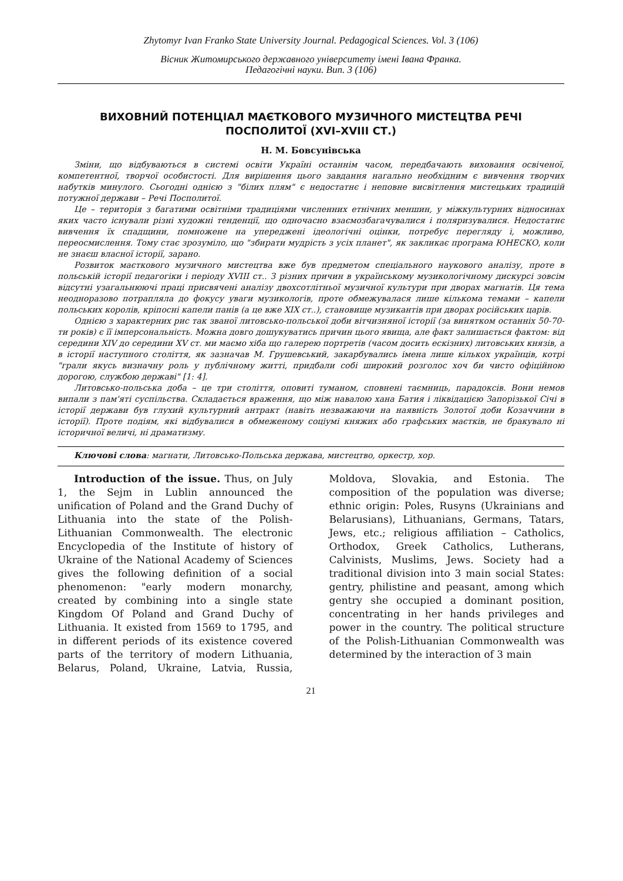Zhytomyr Ivan Franko State University Journal. Pedagogical Sciences. Vol. 3 (106)
Вісник Житомирського державного університету імені Івана Франка.
Педагогічні науки. Вип. 3 (106)
ВИХОВНИЙ ПОТЕНЦІАЛ МАЄТКОВОГО МУЗИЧНОГО МИСТЕЦТВА РЕЧІ ПОСПОЛИТОЇ (XVI–XVIII СТ.)
Н. М. Бовсунівська
Зміни, що відбуваються в системі освіти Україні останнім часом, передбачають виховання освіченої, компетентної, творчої особистості. Для вирішення цього завдання нагально необхідним є вивчення творчих набутків минулого. Сьогодні однією з "білих плям" є недостатнє і неповне висвітлення мистецьких традицій потужної держави – Речі Посполитої.
Це – територія з багатими освітніми традиціями численних етнічних меншин, у міжкультурних відносинах яких часто існували різні художні тенденції, що одночасно взаємозбагачувалися і поляризувалися. Недостатнє вивчення їх спадщини, помножене на упереджені ідеологічні оцінки, потребує перегляду і, можливо, переосмислення. Тому стає зрозуміло, що "збирати мудрість з усіх планет", як закликає програма ЮНЕСКО, коли не знаєш власної історії, зарано.
Розвиток маєткового музичного мистецтва вже був предметом спеціального наукового аналізу, проте в польській історії педагогіки і періоду XVIII ст.. З різних причин в українському музикологічному дискурсі зовсім відсутні узагальнюючі праці присвячені аналізу двохсотлітньої музичної культури при дворах магнатів. Ця тема неодноразово потрапляла до фокусу уваги музикологів, проте обмежувалася лише кількома темами – капели польських королів, кріпосні капели панів (а це вже XIX ст..), становище музикантів при дворах російських царів.
Однією з характерних рис так званої литовсько-польської доби вітчизняної історії (за винятком останніх 50-70-ти років) є її імперсональність. Можна довго дошукуватись причин цього явища, але факт залишається фактом: від середини XIV до середини XV ст. ми маємо хіба що галерею портретів (часом досить ескізних) литовських князів, а в історії наступного століття, як зазначав М. Грушевський, закарбувались імена лише кількох українців, котрі "грали якусь визначну роль у публічному житті, придбали собі широкий розголос хоч би чисто офіційною дорогою, службою державі" [1: 4].
Литовсько-польська доба – це три століття, оповиті туманом, сповнені таємниць, парадоксів. Вони немов випали з пам'яті суспільства. Складається враження, що між навалою хана Батия і ліквідацією Запорізької Січі в історії держави був глухий культурний антракт (навіть незважаючи на наявність Золотої доби Козаччини в історії). Проте подіям, які відбувалися в обмеженому соціумі княжих або графських маєтків, не бракувало ні історичної величі, ні драматизму.
Ключові слова: магнати, Литовсько-Польська держава, мистецтво, оркестр, хор.
Introduction of the issue. Thus, on July 1, the Sejm in Lublin announced the unification of Poland and the Grand Duchy of Lithuania into the state of the Polish-Lithuanian Commonwealth. The electronic Encyclopedia of the Institute of history of Ukraine of the National Academy of Sciences gives the following definition of a social phenomenon: "early modern monarchy, created by combining into a single state Kingdom Of Poland and Grand Duchy of Lithuania. It existed from 1569 to 1795, and in different periods of its existence covered parts of the territory of modern Lithuania, Belarus, Poland, Ukraine, Latvia, Russia, Moldova, Slovakia, and Estonia. The composition of the population was diverse; ethnic origin: Poles, Rusyns (Ukrainians and Belarusians), Lithuanians, Germans, Tatars, Jews, etc.; religious affiliation – Catholics, Orthodox, Greek Catholics, Lutherans, Calvinists, Muslims, Jews. Society had a traditional division into 3 main social States: gentry, philistine and peasant, among which gentry she occupied a dominant position, concentrating in her hands privileges and power in the country. The political structure of the Polish-Lithuanian Commonwealth was determined by the interaction of 3 main
21